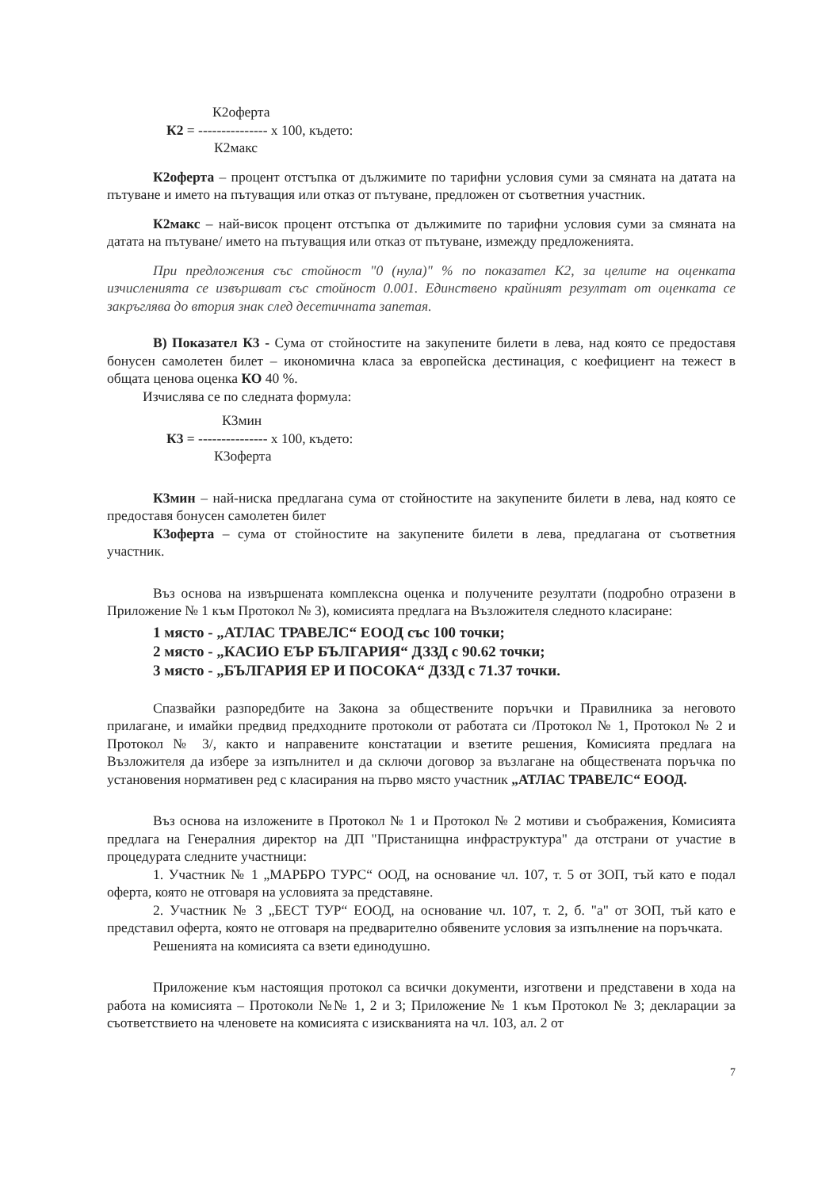К2оферта
К2 = --------------- х 100, където:
К2макс
К2оферта – процент отстъпка от дължимите по тарифни условия суми за смяната на датата на пътуване и името на пътуващия или отказ от пътуване, предложен от съответния участник.
К2макс – най-висок процент отстъпка от дължимите по тарифни условия суми за смяната на датата на пътуване/ името на пътуващия или отказ от пътуване, измежду предложенията.
При предложения със стойност "0 (нула)" % по показател К2, за целите на оценката изчисленията се извършват със стойност 0.001. Единствено крайният резултат от оценката се закръглява до втория знак след десетичната запетая.
В) Показател К3 - Сума от стойностите на закупените билети в лева, над която се предоставя бонусен самолетен билет – икономична класа за европейска дестинация, с коефициент на тежест в общата ценова оценка КО 40 %.
Изчислява се по следната формула:
К3мин
К3 = --------------- х 100, където:
К3оферта
К3мин – най-ниска предлагана сума от стойностите на закупените билети в лева, над която се предоставя бонусен самолетен билет
К3оферта – сума от стойностите на закупените билети в лева, предлагана от съответния участник.
Въз основа на извършената комплексна оценка и получените резултати (подробно отразени в Приложение № 1 към Протокол № 3), комисията предлага на Възложителя следното класиране:
1 място - „АТЛАС ТРАВЕЛС“ ЕООД със 100 точки;
2 място - „КАСИО ЕЪР БЪЛГАРИЯ“ ДЗЗД с 90.62 точки;
3 място - „БЪЛГАРИЯ ЕР И ПОСОКА“ ДЗЗД с 71.37 точки.
Спазвайки разпоредбите на Закона за обществените поръчки и Правилника за неговото прилагане, и имайки предвид предходните протоколи от работата си /Протокол № 1, Протокол № 2 и Протокол № 3/, както и направените констатации и взетите решения, Комисията предлага на Възложителя да избере за изпълнител и да сключи договор за възлагане на обществената поръчка по установения нормативен ред с класирания на първо място участник „АТЛАС ТРАВЕЛС“ ЕООД.
Въз основа на изложените в Протокол № 1 и Протокол № 2 мотиви и съображения, Комисията предлага на Генералния директор на ДП "Пристанищна инфраструктура" да отстрани от участие в процедурата следните участници:
1. Участник № 1 „МАРБРО ТУРС“ ООД, на основание чл. 107, т. 5 от ЗОП, тъй като е подал оферта, която не отговаря на условията за представяне.
2. Участник № 3 „БЕСТ ТУР“ ЕООД, на основание чл. 107, т. 2, б. "а" от ЗОП, тъй като е представил оферта, която не отговаря на предварително обявените условия за изпълнение на поръчката.
Решенията на комисията са взети единодушно.
Приложение към настоящия протокол са всички документи, изготвени и представени в хода на работа на комисията – Протоколи №№ 1, 2 и 3; Приложение № 1 към Протокол № 3; декларации за съответствието на членовете на комисията с изискванията на чл. 103, ал. 2 от
7